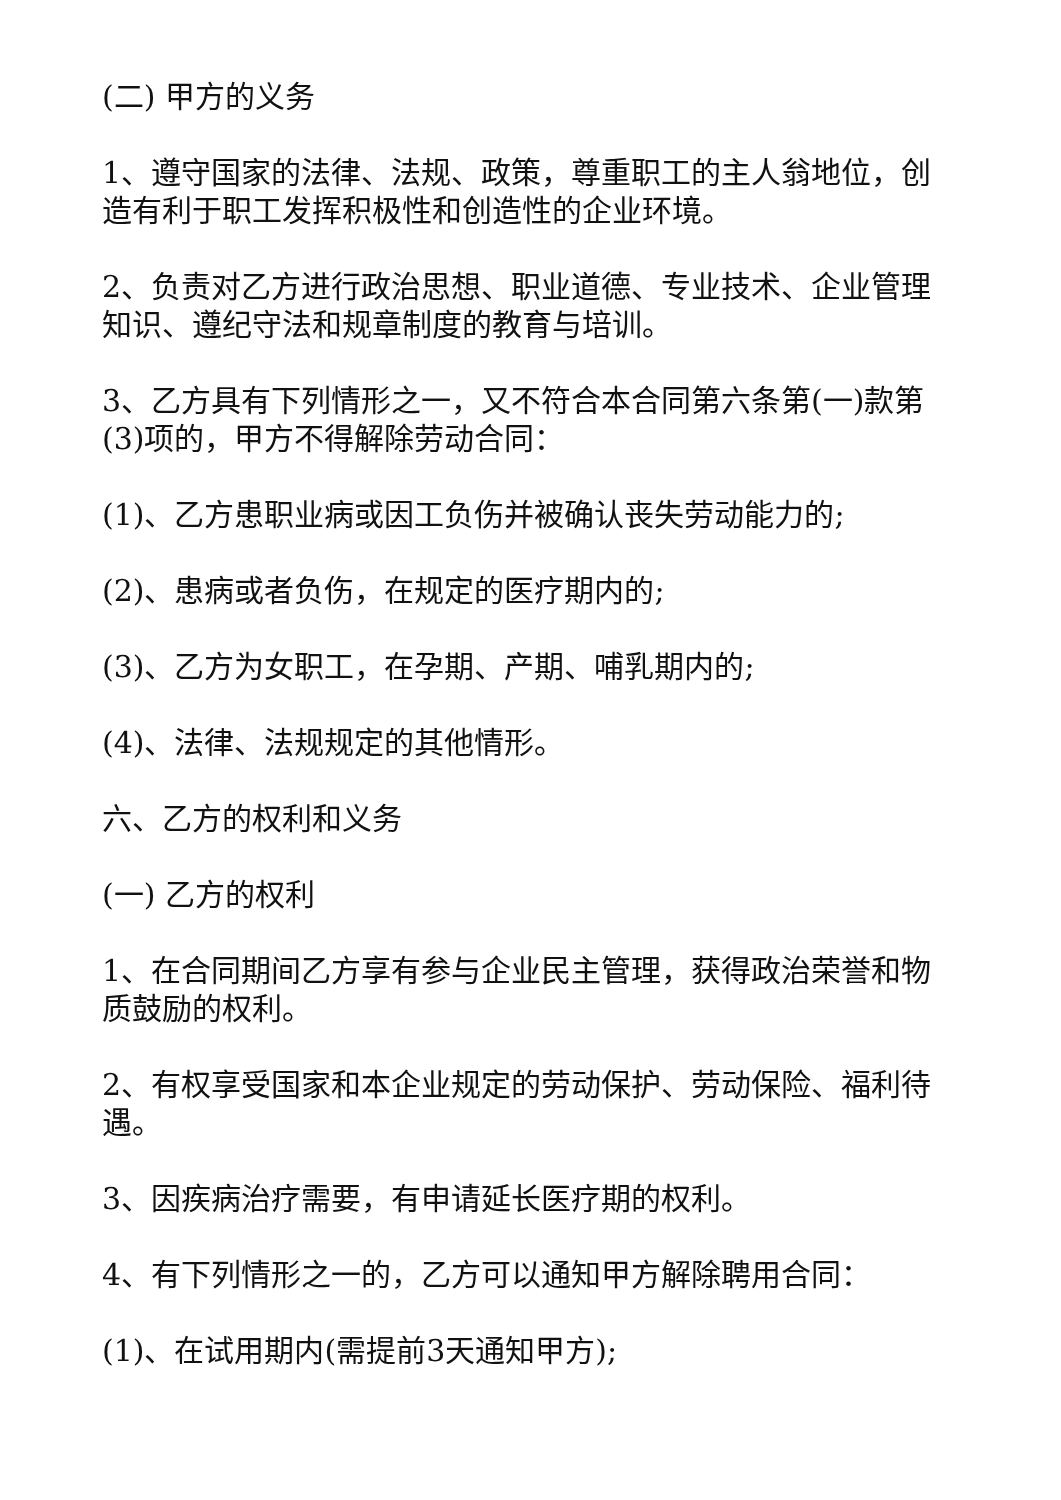(二) 甲方的义务
1、遵守国家的法律、法规、政策，尊重职工的主人翁地位，创造有利于职工发挥积极性和创造性的企业环境。
2、负责对乙方进行政治思想、职业道德、专业技术、企业管理知识、遵纪守法和规章制度的教育与培训。
3、乙方具有下列情形之一，又不符合本合同第六条第(一)款第(3)项的，甲方不得解除劳动合同：
(1)、乙方患职业病或因工负伤并被确认丧失劳动能力的;
(2)、患病或者负伤，在规定的医疗期内的;
(3)、乙方为女职工，在孕期、产期、哺乳期内的;
(4)、法律、法规规定的其他情形。
六、乙方的权利和义务
(一) 乙方的权利
1、在合同期间乙方享有参与企业民主管理，获得政治荣誉和物质鼓励的权利。
2、有权享受国家和本企业规定的劳动保护、劳动保险、福利待遇。
3、因疾病治疗需要，有申请延长医疗期的权利。
4、有下列情形之一的，乙方可以通知甲方解除聘用合同：
(1)、在试用期内(需提前3天通知甲方);